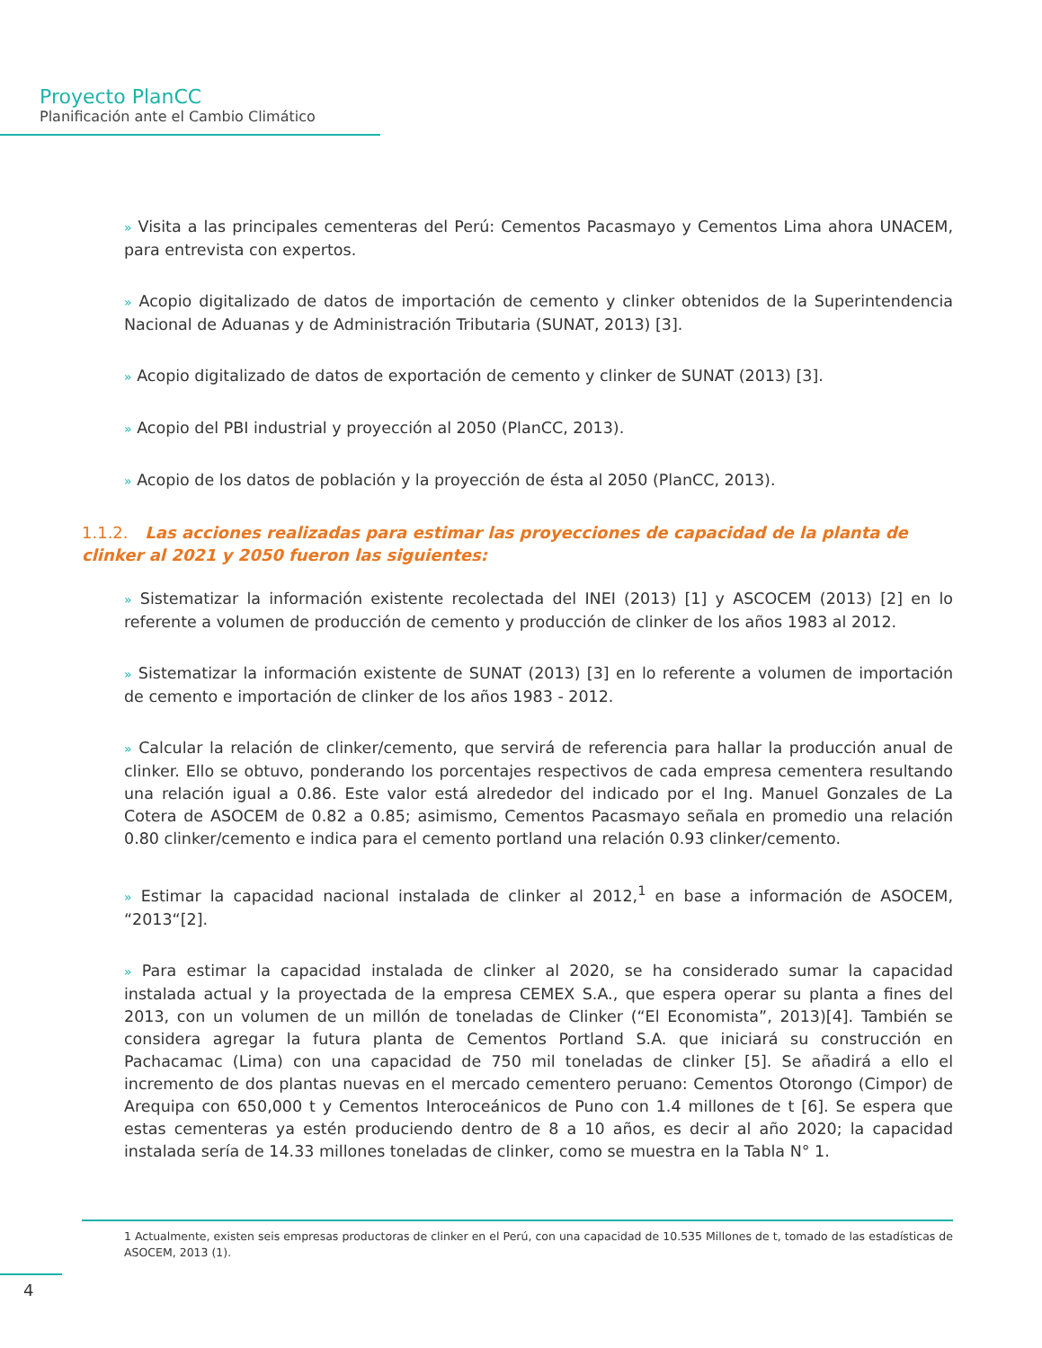Proyecto PlanCC
Planificación ante el Cambio Climático
» Visita a las principales cementeras del Perú: Cementos Pacasmayo y Cementos Lima ahora UNACEM, para entrevista con expertos.
» Acopio digitalizado de datos de importación de cemento y clinker obtenidos de la Superintendencia Nacional de Aduanas y de Administración Tributaria (SUNAT, 2013) [3].
» Acopio digitalizado de datos de exportación de cemento y clinker de SUNAT (2013) [3].
» Acopio del PBI industrial y proyección al 2050 (PlanCC, 2013).
» Acopio de los datos de población y la proyección de ésta al 2050 (PlanCC, 2013).
1.1.2. Las acciones realizadas para estimar las proyecciones de capacidad de la planta de clinker al 2021 y 2050 fueron las siguientes:
» Sistematizar la información existente recolectada del INEI (2013) [1] y ASCOCEM (2013) [2] en lo referente a volumen de producción de cemento y producción de clinker de los años 1983 al 2012.
» Sistematizar la información existente de SUNAT (2013) [3] en lo referente a volumen de importación de cemento e importación de clinker de los años 1983 - 2012.
» Calcular la relación de clinker/cemento, que servirá de referencia para hallar la producción anual de clinker. Ello se obtuvo, ponderando los porcentajes respectivos de cada empresa cementera resultando una relación igual a 0.86. Este valor está alrededor del indicado por el Ing. Manuel Gonzales de La Cotera de ASOCEM de 0.82 a 0.85; asimismo, Cementos Pacasmayo señala en promedio una relación 0.80 clinker/cemento e indica para el cemento portland una relación 0.93 clinker/cemento.
» Estimar la capacidad nacional instalada de clinker al 2012,<sup>1</sup> en base a información de ASOCEM, “2013“[2].
» Para estimar la capacidad instalada de clinker al 2020, se ha considerado sumar la capacidad instalada actual y la proyectada de la empresa CEMEX S.A., que espera operar su planta a fines del 2013, con un volumen de un millón de toneladas de Clinker (“El Economista”, 2013)[4]. También se considera agregar la futura planta de Cementos Portland S.A. que iniciará su construcción en Pachacamac (Lima) con una capacidad de 750 mil toneladas de clinker [5]. Se añadirá a ello el incremento de dos plantas nuevas en el mercado cementero peruano: Cementos Otorongo (Cimpor) de Arequipa con 650,000 t y Cementos Interoceánicos de Puno con 1.4 millones de t [6]. Se espera que estas cementeras ya estén produciendo dentro de 8 a 10 años, es decir al año 2020; la capacidad instalada sería de 14.33 millones toneladas de clinker, como se muestra en la Tabla N° 1.
1 Actualmente, existen seis empresas productoras de clinker en el Perú, con una capacidad de 10.535 Millones de t, tomado de las estadísticas de ASOCEM, 2013 (1).
4